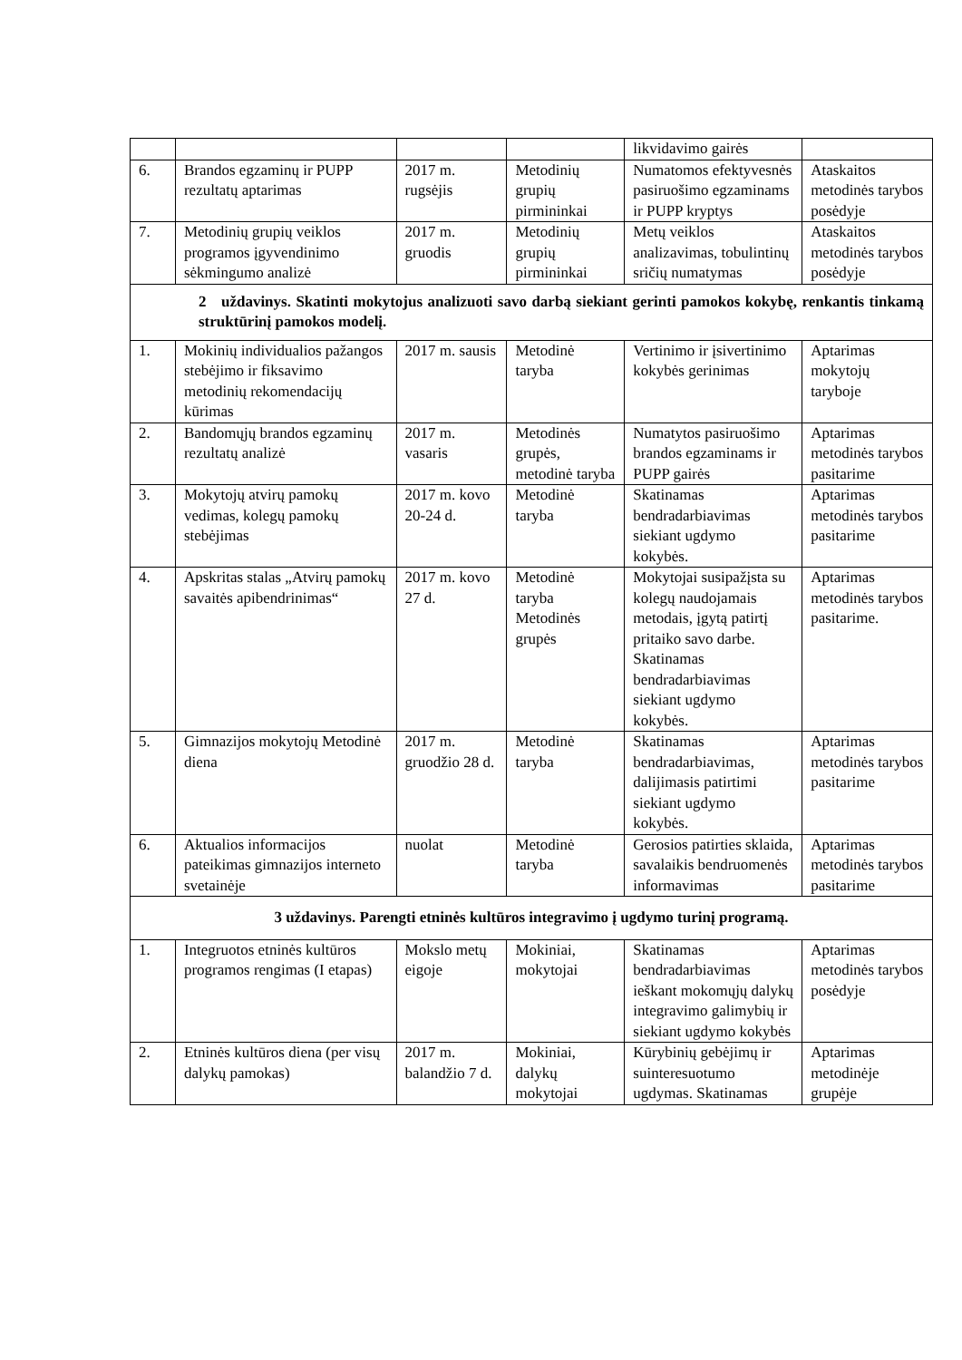| | | | | likvidavimo gairės | |
| 6. | Brandos egzaminų ir PUPP rezultatų aptarimas | 2017 m. rugsėjis | Metodinių grupių pirmininkai | Numatomos efektyvesnės pasiruošimo egzaminams ir PUPP kryptys | Ataskaitos metodinės tarybos posėdyje |
| 7. | Metodinių grupių veiklos programos įgyvendinimo sėkmingumo analizė | 2017 m. gruodis | Metodinių grupių pirmininkai | Metų veiklos analizavimas, tobulintinų sričių numatymas | Ataskaitos metodinės tarybos posėdyje |
| 2 uždavinys. Skatinti mokytojus analizuoti savo darbą siekiant gerinti pamokos kokybę, renkantis tinkamą struktūrinį pamokos modelį. | | | | | |
| 1. | Mokinių individualios pažangos stebėjimo ir fiksavimo metodinių rekomendacijų kūrimas | 2017 m. sausis | Metodinė taryba | Vertinimo ir įsivertinimo kokybės gerinimas | Aptarimas mokytojų taryboje |
| 2. | Bandomųjų brandos egzaminų rezultatų analizė | 2017 m. vasaris | Metodinės grupės, metodinė taryba | Numatytos pasiruošimo brandos egzaminams ir PUPP gairės | Aptarimas metodinės tarybos pasitarime |
| 3. | Mokytojų atvirų pamokų vedimas, kolegų pamokų stebėjimas | 2017 m. kovo 20-24 d. | Metodinė taryba | Skatinamas bendradarbiavimas siekiant ugdymo kokybės. | Aptarimas metodinės tarybos pasitarime |
| 4. | Apskritas stalas „Atvirų pamokų savaitės apibendrinimas“ | 2017 m. kovo 27 d. | Metodinė taryba Metodinės grupės | Mokytojai susipažįsta su kolegų naudojamais metodais, įgytą patirtį pritaiko savo darbe. Skatinamas bendradarbiavimas siekiant ugdymo kokybės. | Aptarimas metodinės tarybos pasitarime. |
| 5. | Gimnazijos mokytojų Metodinė diena | 2017 m. gruodžio 28 d. | Metodinė taryba | Skatinamas bendradarbiavimas, dalijimasis patirtimi siekiant ugdymo kokybės. | Aptarimas metodinės tarybos pasitarime |
| 6. | Aktualios informacijos pateikimas gimnazijos interneto svetainėje | nuolat | Metodinė taryba | Gerosios patirties sklaida, savalaikis bendruomenės informavimas | Aptarimas metodinės tarybos pasitarime |
| 3 uždavinys. Parengti etninės kultūros integravimo į ugdymo turinį programą. | | | | | |
| 1. | Integruotos etninės kultūros programos rengimas (I etapas) | Mokslo metų eigoje | Mokiniai, mokytojai | Skatinamas bendradarbiavimas ieškant mokomųjų dalykų integravimo galimybių ir siekiant ugdymo kokybės | Aptarimas metodinės tarybos posėdyje |
| 2. | Etninės kultūros diena (per visų dalykų pamokas) | 2017 m. balandžio 7 d. | Mokiniai, dalykų mokytojai | Kūrybinių gebėjimų ir suinteresuotumo ugdymas. Skatinamas | Aptarimas metodinėje grupėje |